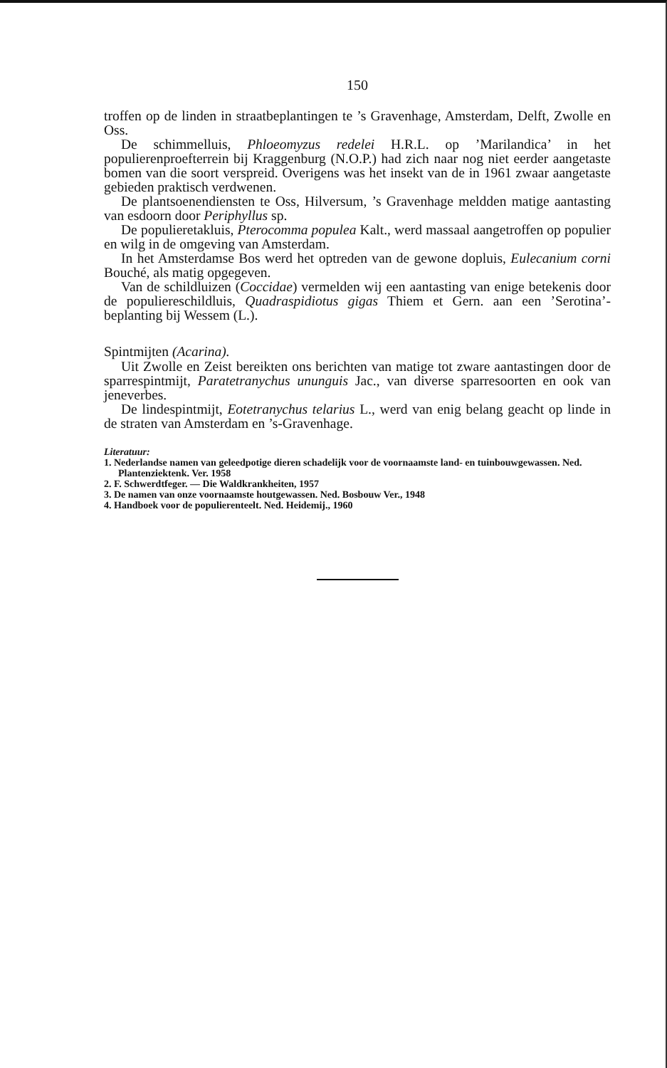150
troffen op de linden in straatbeplantingen te ’s Gravenhage, Amsterdam, Delft, Zwolle en Oss.
De schimmelluis, Phloeomyzus redelei H.R.L. op ’Marilandica’ in het populierenproefterrein bij Kraggenburg (N.O.P.) had zich naar nog niet eerder aangetaste bomen van die soort verspreid. Overigens was het insekt van de in 1961 zwaar aangetaste gebieden praktisch verdwenen.
De plantsoenendiensten te Oss, Hilversum, ’s Gravenhage meldden matige aantasting van esdoorn door Periphyllus sp.
De populieretakluis, Pterocomma populea Kalt., werd massaal aangetroffen op populier en wilg in de omgeving van Amsterdam.
In het Amsterdamse Bos werd het optreden van de gewone dopluis, Eulecanium corni Bouché, als matig opgegeven.
Van de schildluizen (Coccidae) vermelden wij een aantasting van enige betekenis door de populiereschildluis, Quadraspidiotus gigas Thiem et Gern. aan een ’Serotina’-beplanting bij Wessem (L.).
Spintmijten (Acarina).
Uit Zwolle en Zeist bereikten ons berichten van matige tot zware aantastingen door de sparrespintmijt, Paratetranychus ununguis Jac., van diverse sparresoorten en ook van jeneverbes.
De lindespintmijt, Eotetranychus telarius L., werd van enig belang geacht op linde in de straten van Amsterdam en ’s-Gravenhage.
Literatuur:
1. Nederlandse namen van geleedpotige dieren schadelijk voor de voornaamste land- en tuinbouwgewassen. Ned. Plantenziektenk. Ver. 1958
2. F. Schwerdtfeger. — Die Waldkrankheiten, 1957
3. De namen van onze voornaamste houtgewassen. Ned. Bosbouw Ver., 1948
4. Handboek voor de populierenteelt. Ned. Heidemij., 1960